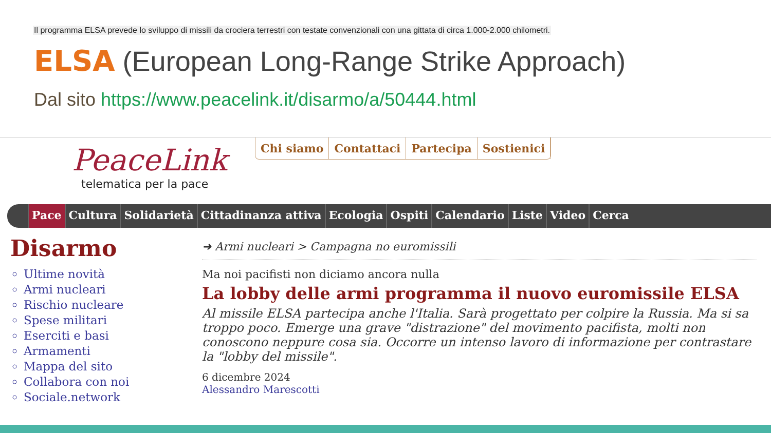Il programma ELSA prevede lo sviluppo di missili da crociera terrestri con testate convenzionali con una gittata di circa 1.000-2.000 chilometri.
ELSA (European Long-Range Strike Approach)
Dal sito https://www.peacelink.it/disarmo/a/50444.html
PeaceLink
telematica per la pace
Chi siamo Contattaci Partecipa Sostienici
Pace Cultura Solidarietà Cittadinanza attiva Ecologia Ospiti Calendario Liste Video Cerca
Disarmo
Ultime novità
Armi nucleari
Rischio nucleare
Spese militari
Eserciti e basi
Armamenti
Mappa del sito
Collabora con noi
Sociale.network
➜ Armi nucleari > Campagna no euromissili
Ma noi pacifisti non diciamo ancora nulla
La lobby delle armi programma il nuovo euromissile ELSA
Al missile ELSA partecipa anche l'Italia. Sarà progettato per colpire la Russia. Ma si sa troppo poco. Emerge una grave "distrazione" del movimento pacifista, molti non conoscono neppure cosa sia. Occorre un intenso lavoro di informazione per contrastare la "lobby del missile".
6 dicembre 2024
Alessandro Marescotti